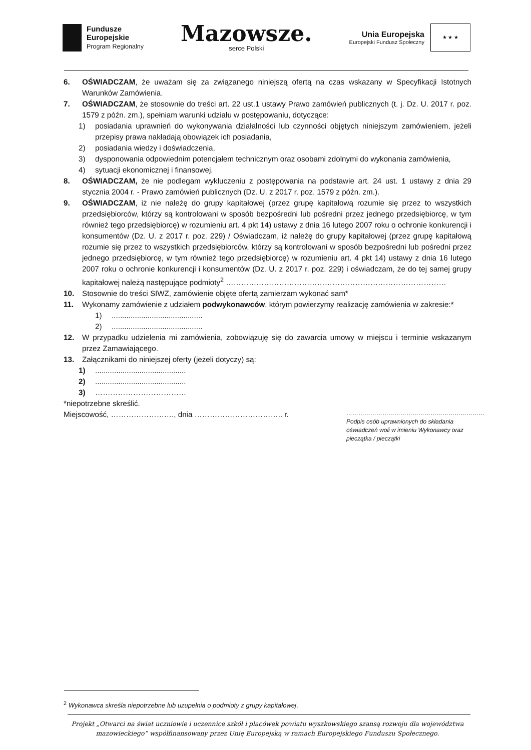Fundusze
Europejskie
Program Regionalny
Mazowsze.
serce Polski
Unia Europejska
Europejski Fundusz Społeczny
★ ★ ★
6. OŚWIADCZAM, że uważam się za związanego niniejszą ofertą na czas wskazany w Specyfikacji Istotnych Warunków Zamówienia.
7. OŚWIADCZAM, że stosownie do treści art. 22 ust.1 ustawy Prawo zamówień publicznych (t. j. Dz. U. 2017 r. poz. 1579 z późn. zm.), spełniam warunki udziału w postępowaniu, dotyczące:
1) posiadania uprawnień do wykonywania działalności lub czynności objętych niniejszym zamówieniem, jeżeli przepisy prawa nakładają obowiązek ich posiadania,
2) posiadania wiedzy i doświadczenia,
3) dysponowania odpowiednim potencjałem technicznym oraz osobami zdolnymi do wykonania zamówienia,
4) sytuacji ekonomicznej i finansowej.
8. OŚWIADCZAM, że nie podlegam wykluczeniu z postępowania na podstawie art. 24 ust. 1 ustawy z dnia 29 stycznia 2004 r. - Prawo zamówień publicznych (Dz. U. z 2017 r. poz. 1579 z późn. zm.).
9. OŚWIADCZAM, iż nie należę do grupy kapitałowej (przez grupę kapitałową rozumie się przez to wszystkich przedsiębiorców, którzy są kontrolowani w sposób bezpośredni lub pośredni przez jednego przedsiębiorcę, w tym również tego przedsiębiorcę) w rozumieniu art. 4 pkt 14) ustawy z dnia 16 lutego 2007 roku o ochronie konkurencji i konsumentów (Dz. U. z 2017 r. poz. 229) / Oświadczam, iż należę do grupy kapitałowej (przez grupę kapitałową rozumie się przez to wszystkich przedsiębiorców, którzy są kontrolowani w sposób bezpośredni lub pośredni przez jednego przedsiębiorcę, w tym również tego przedsiębiorcę) w rozumieniu art. 4 pkt 14) ustawy z dnia 16 lutego 2007 roku o ochronie konkurencji i konsumentów (Dz. U. z 2017 r. poz. 229) i oświadczam, że do tej samej grupy kapitałowej należą następujące podmioty<sup>2</sup> ……………………………………………………………………………
10. Stosownie do treści SIWZ, zamówienie objęte ofertą zamierzam wykonać sam*
11. Wykonamy zamówienie z udziałem podwykonawców, którym powierzymy realizację zamówienia w zakresie:*
1)...........................................
2)...........................................
12. W przypadku udzielenia mi zamówienia, zobowiązuję się do zawarcia umowy w miejscu i terminie wskazanym przez Zamawiającego.
13. Załącznikami do niniejszej oferty (jeżeli dotyczy) są:
1)...........................................
2)...........................................
3) ………………………………
*niepotrzebne skreślić.
Miejscowość, ……………………., dnia …………………………….. r. ……………………………………………………………
Podpis osób uprawnionych do składania oświadczeń woli w imieniu Wykonawcy oraz pieczątka / pieczątki
<sup>2</sup> Wykonawca skreśla niepotrzebne lub uzupełnia o podmioty z grupy kapitałowej.
Projekt „Otwarci na świat uczniowie i uczennice szkół i placówek powiatu wyszkowskiego szansą rozwoju dla województwa mazowieckiego” współfinansowany przez Unię Europejską w ramach Europejskiego Funduszu Społecznego.